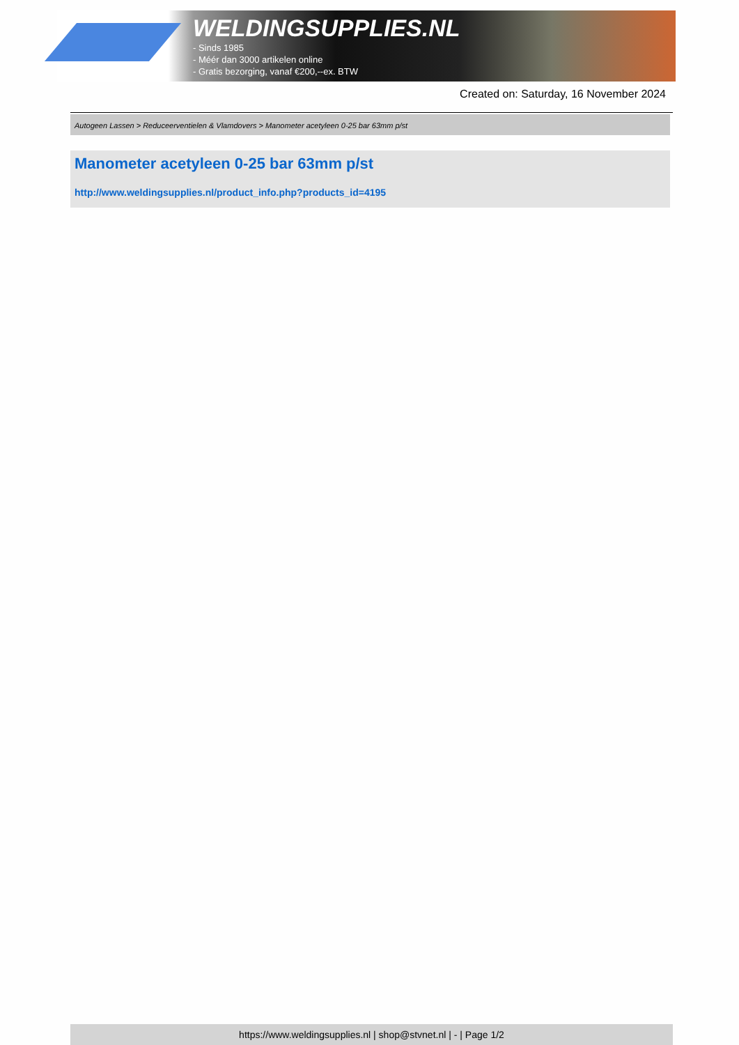WELDINGSUPPLIES.NL
- Sinds 1985
- Méér dan 3000 artikelen online
- Gratis bezorging, vanaf €200,--ex. BTW
Created on: Saturday, 16 November 2024
Autogeen Lassen > Reduceerventielen & Vlamdovers > Manometer acetyleen 0-25 bar 63mm p/st
Manometer acetyleen 0-25 bar 63mm p/st
http://www.weldingsupplies.nl/product_info.php?products_id=4195
https://www.weldingsupplies.nl | shop@stvnet.nl | - | Page 1/2